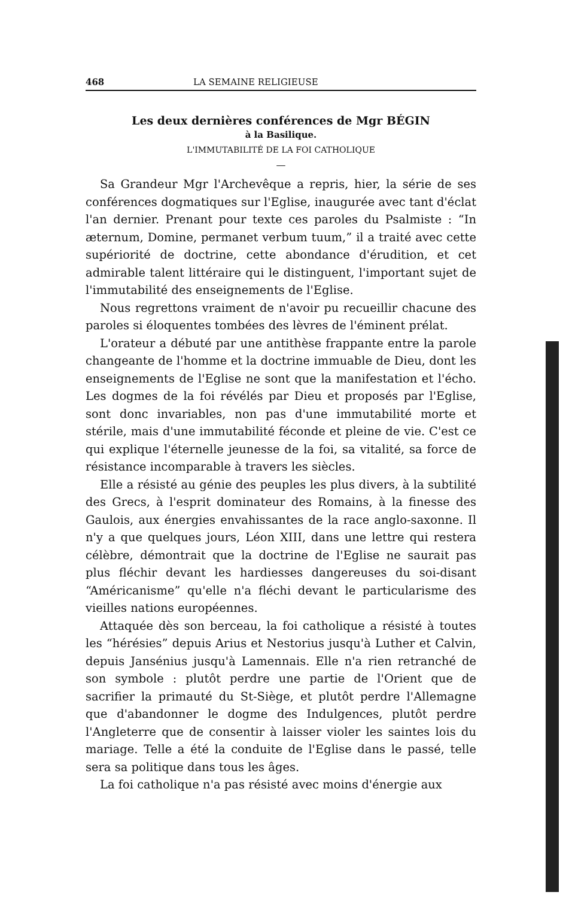468 LA SEMAINE RELIGIEUSE
Les deux dernières conférences de Mgr BÉGIN
à la Basilique.
L'IMMUTABILITÉ DE LA FOI CATHOLIQUE
—
Sa Grandeur Mgr l'Archevêque a repris, hier, la série de ses conférences dogmatiques sur l'Eglise, inaugurée avec tant d'éclat l'an dernier. Prenant pour texte ces paroles du Psalmiste : “In æternum, Domine, permanet verbum tuum,” il a traité avec cette supériorité de doctrine, cette abondance d'érudition, et cet admirable talent littéraire qui le distinguent, l'important sujet de l'immutabilité des enseignements de l'Eglise.
Nous regrettons vraiment de n'avoir pu recueillir chacune des paroles si éloquentes tombées des lèvres de l'éminent prélat.
L'orateur a débuté par une antithèse frappante entre la parole changeante de l'homme et la doctrine immuable de Dieu, dont les enseignements de l'Eglise ne sont que la manifestation et l'écho. Les dogmes de la foi révélés par Dieu et proposés par l'Eglise, sont donc invariables, non pas d'une immutabilité morte et stérile, mais d'une immutabilité féconde et pleine de vie. C'est ce qui explique l'éternelle jeunesse de la foi, sa vitalité, sa force de résistance incomparable à travers les siècles.
Elle a résisté au génie des peuples les plus divers, à la subtilité des Grecs, à l'esprit dominateur des Romains, à la finesse des Gaulois, aux énergies envahissantes de la race anglo-saxonne. Il n'y a que quelques jours, Léon XIII, dans une lettre qui restera célèbre, démontrait que la doctrine de l'Eglise ne saurait pas plus fléchir devant les hardiesses dangereuses du soi-disant “Américanisme” qu'elle n'a fléchi devant le particularisme des vieilles nations européennes.
Attaquée dès son berceau, la foi catholique a résisté à toutes les “hérésies” depuis Arius et Nestorius jusqu'à Luther et Calvin, depuis Jansénius jusqu'à Lamennais. Elle n'a rien retranché de son symbole : plutôt perdre une partie de l'Orient que de sacrifier la primauté du St-Siège, et plutôt perdre l'Allemagne que d'abandonner le dogme des Indulgences, plutôt perdre l'Angleterre que de consentir à laisser violer les saintes lois du mariage. Telle a été la conduite de l'Eglise dans le passé, telle sera sa politique dans tous les âges.
La foi catholique n'a pas résisté avec moins d'énergie aux